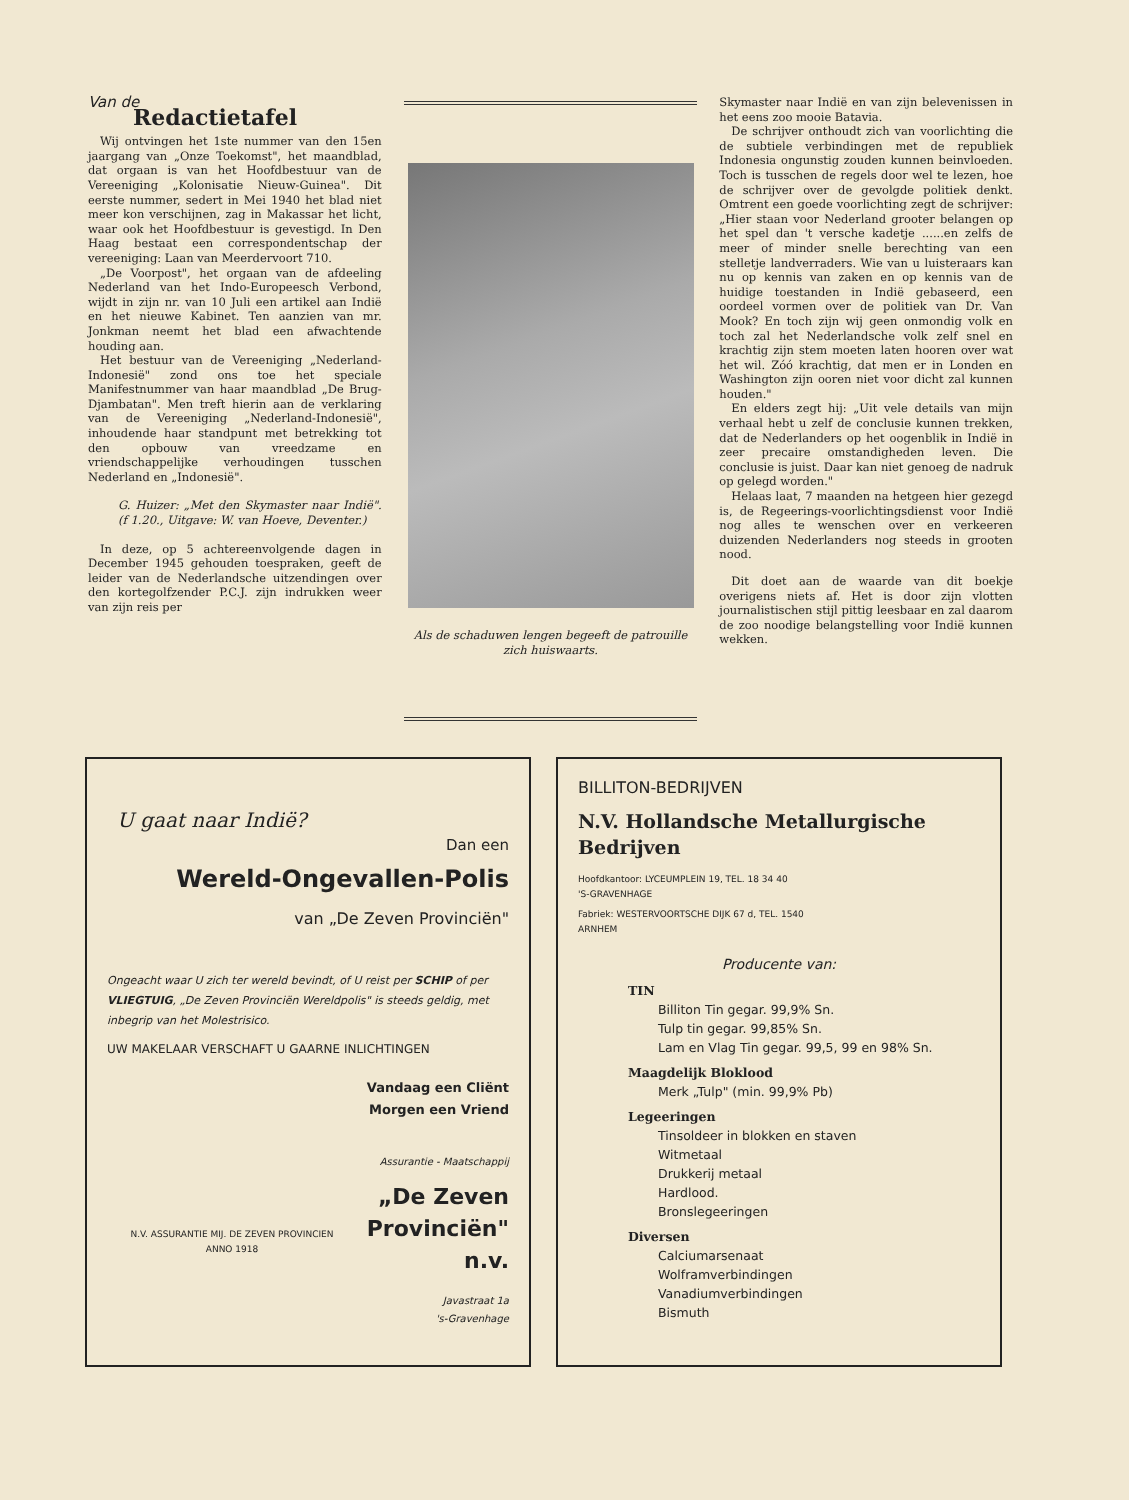Van de
Redactietafel
Wij ontvingen het 1ste nummer van den 15en jaargang van „Onze Toekomst", het maandblad, dat orgaan is van het Hoofdbestuur van de Vereeniging „Kolonisatie Nieuw-Guinea". Dit eerste nummer, sedert in Mei 1940 het blad niet meer kon verschijnen, zag in Makassar het licht, waar ook het Hoofdbestuur is gevestigd. In Den Haag bestaat een correspondentschap der vereeniging: Laan van Meerdervoort 710.
„De Voorpost", het orgaan van de afdeeling Nederland van het Indo-Europeesch Verbond, wijdt in zijn nr. van 10 Juli een artikel aan Indië en het nieuwe Kabinet. Ten aanzien van mr. Jonkman neemt het blad een afwachtende houding aan.
Het bestuur van de Vereeniging „Nederland-Indonesië" zond ons toe het speciale Manifestnummer van haar maandblad „De Brug-Djambatan". Men treft hierin aan de verklaring van de Vereeniging „Nederland-Indonesië", inhoudende haar standpunt met betrekking tot den opbouw van vreedzame en vriendschappelijke verhoudingen tusschen Nederland en „Indonesië".
G. Huizer: „Met den Skymaster naar Indië". (f 1.20., Uitgave: W. van Hoeve, Deventer.)
In deze, op 5 achtereenvolgende dagen in December 1945 gehouden toespraken, geeft de leider van de Nederlandsche uitzendingen over den kortegolfzender P.C.J. zijn indrukken weer van zijn reis per
Als de schaduwen lengen begeeft de patrouille zich huiswaarts.
Skymaster naar Indië en van zijn belevenissen in het eens zoo mooie Batavia.
De schrijver onthoudt zich van voorlichting die de subtiele verbindingen met de republiek Indonesia ongunstig zouden kunnen beinvloeden. Toch is tusschen de regels door wel te lezen, hoe de schrijver over de gevolgde politiek denkt. Omtrent een goede voorlichting zegt de schrijver: „Hier staan voor Nederland grooter belangen op het spel dan 't versche kadetje ......en zelfs de meer of minder snelle berechting van een stelletje landverraders. Wie van u luisteraars kan nu op kennis van zaken en op kennis van de huidige toestanden in Indië gebaseerd, een oordeel vormen over de politiek van Dr. Van Mook? En toch zijn wij geen onmondig volk en toch zal het Nederlandsche volk zelf snel en krachtig zijn stem moeten laten hooren over wat het wil. Zóó krachtig, dat men er in Londen en Washington zijn ooren niet voor dicht zal kunnen houden."
En elders zegt hij: „Uit vele details van mijn verhaal hebt u zelf de conclusie kunnen trekken, dat de Nederlanders op het oogenblik in Indië in zeer precaire omstandigheden leven. Die conclusie is juist. Daar kan niet genoeg de nadruk op gelegd worden."
Helaas laat, 7 maanden na hetgeen hier gezegd is, de Regeerings-voorlichtingsdienst voor Indië nog alles te wenschen over en verkeeren duizenden Nederlanders nog steeds in grooten nood.
Dit doet aan de waarde van dit boekje overigens niets af. Het is door zijn vlotten journalistischen stijl pittig leesbaar en zal daarom de zoo noodige belangstelling voor Indië kunnen wekken.
U gaat naar Indië?
Dan een
Wereld-Ongevallen-Polis
van „De Zeven Provinciën"
Ongeacht waar U zich ter wereld bevindt, of U reist per SCHIP of per VLIEGTUIG, „De Zeven Provinciën Wereldpolis" is steeds geldig, met inbegrip van het Molestrisico.
UW MAKELAAR VERSCHAFT U GAARNE INLICHTINGEN
N.V. ASSURANTIE MIJ. DE ZEVEN PROVINCIEN
ANNO 1918
Vandaag een Cliënt
Morgen een Vriend
Assurantie - Maatschappij
„De Zeven Provinciën" n.v.
Javastraat 1a
's-Gravenhage
BILLITON-BEDRIJVEN
N.V. Hollandsche Metallurgische Bedrijven
Hoofdkantoor: LYCEUMPLEIN 19, TEL. 18 34 40
'S-GRAVENHAGE
Fabriek: WESTERVOORTSCHE DIJK 67 d, TEL. 1540
ARNHEM
Producente van:
TIN
Billiton Tin gegar. 99,9% Sn.
Tulp tin gegar. 99,85% Sn.
Lam en Vlag Tin gegar. 99,5, 99 en 98% Sn.
Maagdelijk Bloklood
Merk „Tulp" (min. 99,9% Pb)
Legeeringen
Tinsoldeer in blokken en staven
Witmetaal
Drukkerij metaal
Hardlood.
Bronslegeeringen
Diversen
Calciumarsenaat
Wolframverbindingen
Vanadiumverbindingen
Bismuth